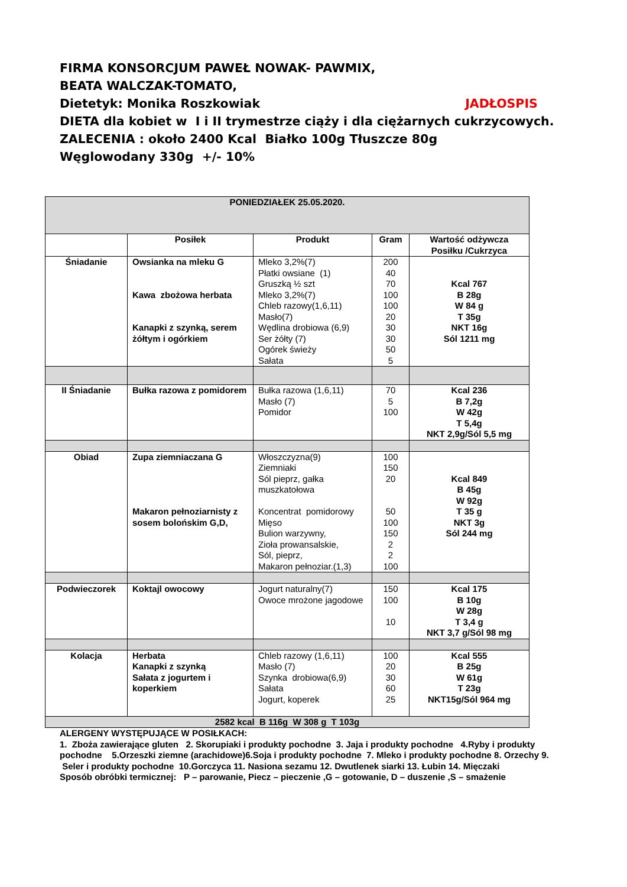FIRMA KONSORCJUM PAWEŁ NOWAK- PAWMIX,
BEATA WALCZAK-TOMATO,
Dietetyk: Monika Roszkowiak JADŁOSPIS
DIETA dla kobiet w I i II trymestrze ciąży i dla ciężarnych cukrzycowych.
ZALECENIA : około 2400 Kcal Białko 100g Tłuszcze 80g
Węglowodany 330g +/- 10%
| PONIEDZIAŁEK 25.05.2020. | | | | |
| --- | --- | --- | --- | --- |
| | Posiłek | Produkt | Gram | Wartość odżywcza Posiłku /Cukrzyca |
| Śniadanie | Owsianka na mleku G Kawa zbożowa herbata Kanapki z szynką, serem żółtym i ogórkiem | Mleko 3,2%(7) Płatki owsiane (1) Gruszką ½ szt Mleko 3,2%(7) Chleb razowy(1,6,11) Masło(7) Wędlina drobiowa (6,9) Ser żółty (7) Ogórek świeży Sałata | 200 40 70 100 100 20 30 30 50 5 | Kcal 767 B 28g W 84 g T 35g NKT 16g Sól 1211 mg |
| II Śniadanie | Bułka razowa z pomidorem | Bułka razowa (1,6,11) Masło (7) Pomidor | 70 5 100 | Kcal 236 B 7,2g W 42g T 5,4g NKT 2,9g/Sól 5,5 mg |
| Obiad | Zupa ziemniaczana G Makaron pełnoziarnisty z sosem bolońskim G,D, | Włoszczyzna(9) Ziemniaki Sól pieprz, gałka muszkatołowa Koncentrat pomidorowy Mięso Bulion warzywny, Zioła prowansalskie, Sól, pieprz, Makaron pełnoziar.(1,3) | 100 150 20 50 100 150 2 2 100 | Kcal 849 B 45g W 92g T 35 g NKT 3g Sól 244 mg |
| Podwieczorek | Koktajl owocowy | Jogurt naturalny(7) Owoce mrożone jagodowe | 150 100 10 | Kcal 175 B 10g W 28g T 3,4 g NKT 3,7 g/Sól 98 mg |
| Kolacja | Herbata Kanapki z szynką Sałata z jogurtem i koperkiem | Chleb razowy (1,6,11) Masło (7) Szynka drobiowa(6,9) Sałata Jogurt, koperek | 100 20 30 60 25 | Kcal 555 B 25g W 61g T 23g NKT15g/Sól 964 mg |
| 2582 kcal B 116g W 308 g T 103g | | | | |
ALERGENY WYSTĘPUJĄCE W POSIŁKACH:
1. Zboża zawierające gluten 2. Skorupiaki i produkty pochodne 3. Jaja i produkty pochodne 4.Ryby i produkty pochodne 5.Orzeszki ziemne (arachidowe)6.Soja i produkty pochodne 7. Mleko i produkty pochodne 8. Orzechy 9. Seler i produkty pochodne 10.Gorczyca 11. Nasiona sezamu 12. Dwutlenek siarki 13. Łubin 14. Mięczaki
Sposób obróbki termicznej: P – parowanie, Piecz – pieczenie ,G – gotowanie, D – duszenie ,S – smażenie